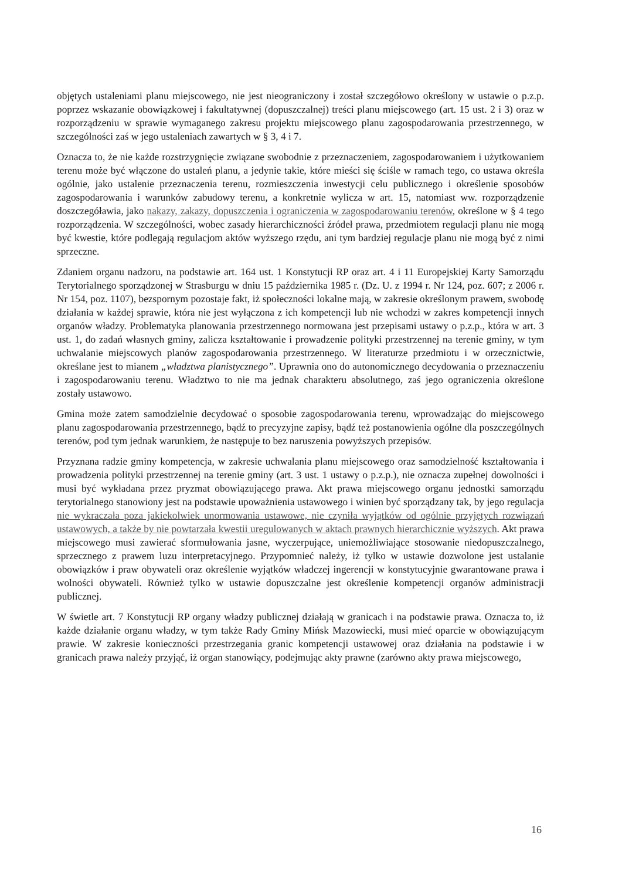objętych ustaleniami planu miejscowego, nie jest nieograniczony i został szczegółowo określony w ustawie o p.z.p. poprzez wskazanie obowiązkowej i fakultatywnej (dopuszczalnej) treści planu miejscowego (art. 15 ust. 2 i 3) oraz w rozporządzeniu w sprawie wymaganego zakresu projektu miejscowego planu zagospodarowania przestrzennego, w szczególności zaś w jego ustaleniach zawartych w § 3, 4 i 7.
Oznacza to, że nie każde rozstrzygnięcie związane swobodnie z przeznaczeniem, zagospodarowaniem i użytkowaniem terenu może być włączone do ustaleń planu, a jedynie takie, które mieści się ściśle w ramach tego, co ustawa określa ogólnie, jako ustalenie przeznaczenia terenu, rozmieszczenia inwestycji celu publicznego i określenie sposobów zagospodarowania i warunków zabudowy terenu, a konkretnie wylicza w art. 15, natomiast ww. rozporządzenie doszczegóławia, jako nakazy, zakazy, dopuszczenia i ograniczenia w zagospodarowaniu terenów, określone w § 4 tego rozporządzenia. W szczególności, wobec zasady hierarchiczności źródeł prawa, przedmiotem regulacji planu nie mogą być kwestie, które podlegają regulacjom aktów wyższego rzędu, ani tym bardziej regulacje planu nie mogą być z nimi sprzeczne.
Zdaniem organu nadzoru, na podstawie art. 164 ust. 1 Konstytucji RP oraz art. 4 i 11 Europejskiej Karty Samorządu Terytorialnego sporządzonej w Strasburgu w dniu 15 października 1985 r. (Dz. U. z 1994 r. Nr 124, poz. 607; z 2006 r. Nr 154, poz. 1107), bezspornym pozostaje fakt, iż społeczności lokalne mają, w zakresie określonym prawem, swobodę działania w każdej sprawie, która nie jest wyłączona z ich kompetencji lub nie wchodzi w zakres kompetencji innych organów władzy. Problematyka planowania przestrzennego normowana jest przepisami ustawy o p.z.p., która w art. 3 ust. 1, do zadań własnych gminy, zalicza kształtowanie i prowadzenie polityki przestrzennej na terenie gminy, w tym uchwalanie miejscowych planów zagospodarowania przestrzennego. W literaturze przedmiotu i w orzecznictwie, określane jest to mianem „władztwa planistycznego”. Uprawnia ono do autonomicznego decydowania o przeznaczeniu i zagospodarowaniu terenu. Władztwo to nie ma jednak charakteru absolutnego, zaś jego ograniczenia określone zostały ustawowo.
Gmina może zatem samodzielnie decydować o sposobie zagospodarowania terenu, wprowadzając do miejscowego planu zagospodarowania przestrzennego, bądź to precyzyjne zapisy, bądź też postanowienia ogólne dla poszczególnych terenów, pod tym jednak warunkiem, że następuje to bez naruszenia powyższych przepisów.
Przyznana radzie gminy kompetencja, w zakresie uchwalania planu miejscowego oraz samodzielność kształtowania i prowadzenia polityki przestrzennej na terenie gminy (art. 3 ust. 1 ustawy o p.z.p.), nie oznacza zupełnej dowolności i musi być wykładana przez pryzmat obowiązującego prawa. Akt prawa miejscowego organu jednostki samorządu terytorialnego stanowiony jest na podstawie upoważnienia ustawowego i winien być sporządzany tak, by jego regulacja nie wykraczała poza jakiekolwiek unormowania ustawowe, nie czyniła wyjątków od ogólnie przyjętych rozwiązań ustawowych, a także by nie powtarzała kwestii uregulowanych w aktach prawnych hierarchicznie wyższych. Akt prawa miejscowego musi zawierać sformułowania jasne, wyczerpujące, uniemożliwiające stosowanie niedopuszczalnego, sprzecznego z prawem luzu interpretacyjnego. Przypomnieć należy, iż tylko w ustawie dozwolone jest ustalanie obowiązków i praw obywateli oraz określenie wyjątków władczej ingerencji w konstytucyjnie gwarantowane prawa i wolności obywateli. Również tylko w ustawie dopuszczalne jest określenie kompetencji organów administracji publicznej.
W świetle art. 7 Konstytucji RP organy władzy publicznej działają w granicach i na podstawie prawa. Oznacza to, iż każde działanie organu władzy, w tym także Rady Gminy Mińsk Mazowiecki, musi mieć oparcie w obowiązującym prawie. W zakresie konieczności przestrzegania granic kompetencji ustawowej oraz działania na podstawie i w granicach prawa należy przyjąć, iż organ stanowiący, podejmując akty prawne (zarówno akty prawa miejscowego,
16